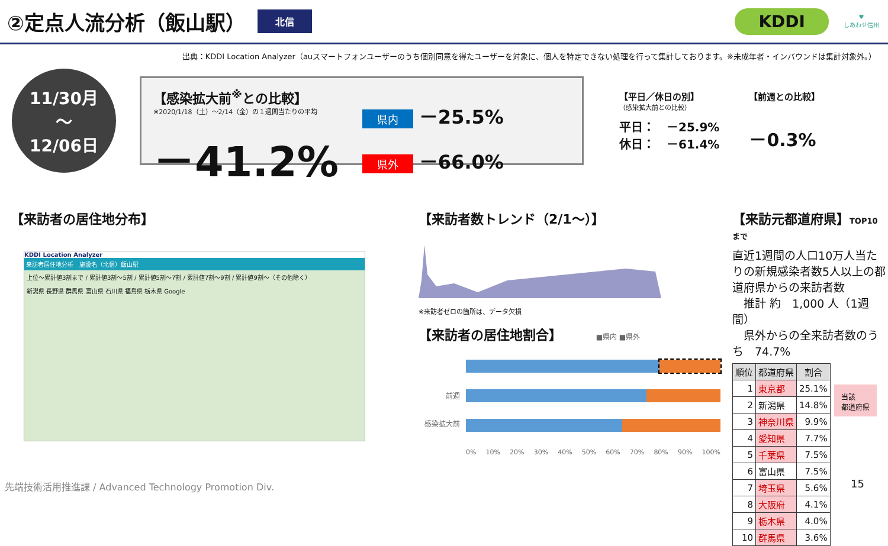②定点人流分析（飯山駅）
北信 KDDI
♥
しあわせ信州
出典：KDDI Location Analyzer（auスマートフォンユーザーのうち個別同意を得たユーザーを対象に、個人を特定できない処理を行って集計しております。※未成年者・インバウンドは集計対象外。）
11/30月
〜
12/06日
【感染拡大前<sup>※</sup>との比較】
※2020/1/18（土）～2/14（金）の１週間当たりの平均
－41.2%
県内 －25.5%
県外 －66.0%
【平日／休日の別】
（感染拡大前との比較）
平日：　－25.9%
休日：　－61.4%
【前週との比較】
－0.3%
【来訪者の居住地分布】
KDDI Location Analyzer
来訪者居住地分析　施設名（北信）飯山駅
上位〜累計値3割まで / 累計値3割〜5割 / 累計値5割〜7割 / 累計値7割〜9割 / 累計値9割〜（その他除く）
新潟県 長野県 群馬県 富山県 石川県 福島県 栃木県 Google
【来訪者数トレンド（2/1～）】
※来訪者ゼロの箇所は、データ欠損
【来訪者の居住地割合】 ■県内 ■県外
前週
感染拡大前
0% 10% 20% 30% 40% 50% 60% 70% 80% 90% 100%
【来訪元都道府県】TOP10 まで
直近1週間の人口10万人当たりの新規感染者数5人以上の都道府県からの来訪者数
　推計 約　1,000 人（1週間）
　県外からの全来訪者数のうち　74.7%
| 順位 | 都道府県 | 割合 |
| --- | --- | --- |
| 1 | 東京都 | 25.1% |
| 2 | 新潟県 | 14.8% |
| 3 | 神奈川県 | 9.9% |
| 4 | 愛知県 | 7.7% |
| 5 | 千葉県 | 7.5% |
| 6 | 富山県 | 7.5% |
| 7 | 埼玉県 | 5.6% |
| 8 | 大阪府 | 4.1% |
| 9 | 栃木県 | 4.0% |
| 10 | 群馬県 | 3.6% |
当該
都道府県
先端技術活用推進課 / Advanced Technology Promotion Div.
15